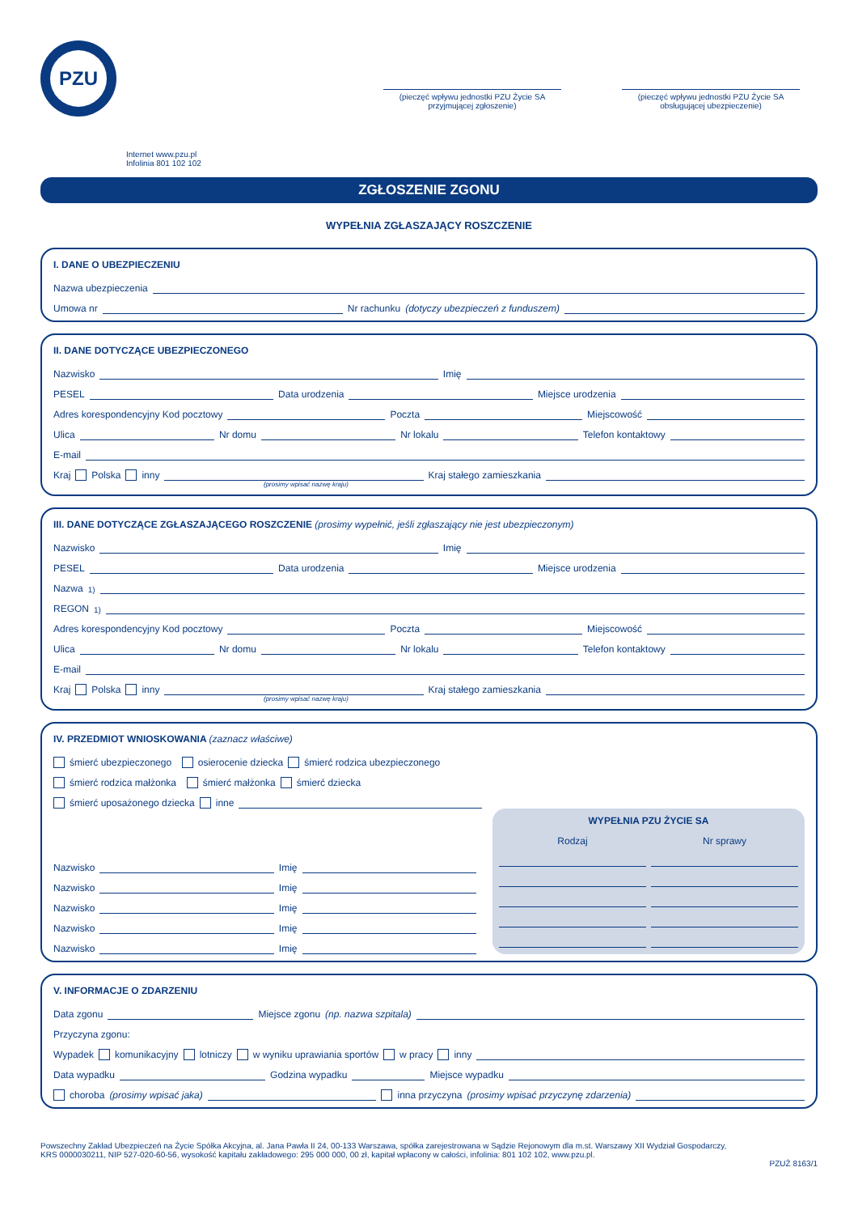PZU
(pieczęć wpływu jednostki PZU Życie SA przyjmującej zgłoszenie)
(pieczęć wpływu jednostki PZU Życie SA obsługującej ubezpieczenie)
Internet www.pzu.pl
Infolinia 801 102 102
ZGŁOSZENIE ZGONU
WYPEŁNIA ZGŁASZAJĄCY ROSZCZENIE
I. DANE O UBEZPIECZENIU
Nazwa ubezpieczenia
Umowa nr Nr rachunku (dotyczy ubezpieczeń z funduszem)
II. DANE DOTYCZĄCE UBEZPIECZONEGO
Nazwisko Imię
PESEL Data urodzenia Miejsce urodzenia
Adres korespondencyjny Kod pocztowy Poczta Miejscowość
Ulica Nr domu Nr lokalu Telefon kontaktowy
E-mail
Kraj Polska inny Kraj stałego zamieszkania
(prosimy wpisać nazwę kraju)
III. DANE DOTYCZĄCE ZGŁASZAJĄCEGO ROSZCZENIE (prosimy wypełnić, jeśli zgłaszający nie jest ubezpieczonym)
Nazwisko Imię
PESEL Data urodzenia Miejsce urodzenia
Nazwa<sup>1)</sup>
REGON<sup>1)</sup>
Adres korespondencyjny Kod pocztowy Poczta Miejscowość
Ulica Nr domu Nr lokalu Telefon kontaktowy
E-mail
Kraj Polska inny Kraj stałego zamieszkania
(prosimy wpisać nazwę kraju)
IV. PRZEDMIOT WNIOSKOWANIA (zaznacz właściwe)
śmierć ubezpieczonego osierocenie dziecka śmierć rodzica ubezpieczonego
śmierć rodzica małżonka śmierć małżonka śmierć dziecka
śmierć uposażonego dziecka inne
Nazwisko Imię
Nazwisko Imię
Nazwisko Imię
Nazwisko Imię
Nazwisko Imię
WYPEŁNIA PZU ŻYCIE SA
Rodzaj Nr sprawy
V. INFORMACJE O ZDARZENIU
Data zgonu Miejsce zgonu (np. nazwa szpitala)
Przyczyna zgonu:
Wypadek komunikacyjny lotniczy w wyniku uprawiania sportów w pracy inny
Data wypadku Godzina wypadku Miejsce wypadku
choroba (prosimy wpisać jaka) inna przyczyna (prosimy wpisać przyczynę zdarzenia)
Powszechny Zakład Ubezpieczeń na Życie Spółka Akcyjna, al. Jana Pawła II 24, 00-133 Warszawa, spółka zarejestrowana w Sądzie Rejonowym dla m.st. Warszawy XII Wydział Gospodarczy,
KRS 0000030211, NIP 527-020-60-56, wysokość kapitału zakładowego: 295 000 000, 00 zł, kapitał wpłacony w całości, infolinia: 801 102 102, www.pzu.pl.
PZUŻ 8163/1